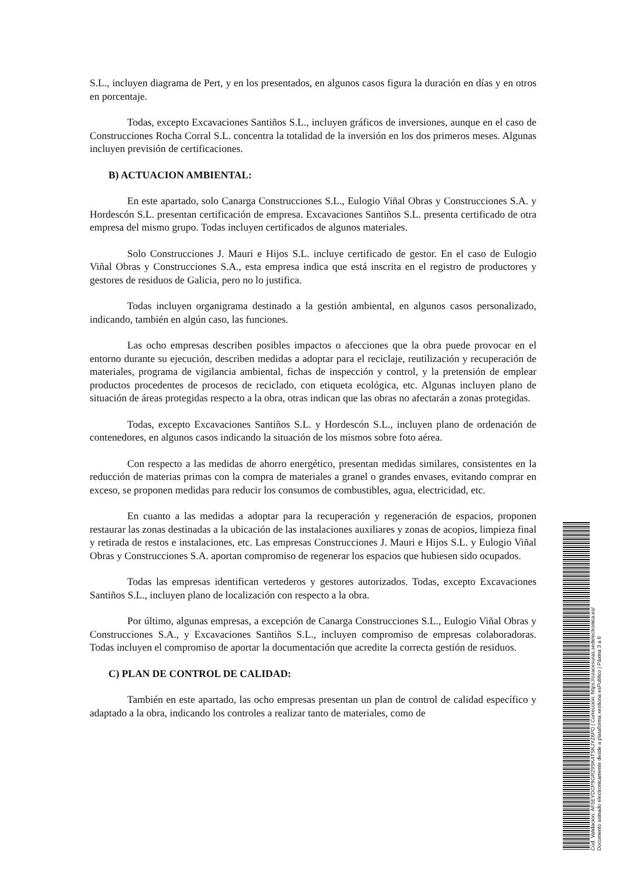S.L., incluyen diagrama de Pert, y en los presentados, en algunos casos figura la duración en días y en otros en porcentaje.
Todas, excepto Excavaciones Santiños S.L., incluyen gráficos de inversiones, aunque en el caso de Construcciones Rocha Corral S.L. concentra la totalidad de la inversión en los dos primeros meses. Algunas incluyen previsión de certificaciones.
B) ACTUACION AMBIENTAL:
En este apartado, solo Canarga Construcciones S.L., Eulogio Viñal Obras y Construcciones S.A. y Hordescón S.L. presentan certificación de empresa. Excavaciones Santiños S.L. presenta certificado de otra empresa del mismo grupo. Todas incluyen certificados de algunos materiales.
Solo Construcciones J. Mauri e Hijos S.L. incluye certificado de gestor. En el caso de Eulogio Viñal Obras y Construcciones S.A., esta empresa indica que está inscrita en el registro de productores y gestores de residuos de Galicia, pero no lo justifica.
Todas incluyen organigrama destinado a la gestión ambiental, en algunos casos personalizado, indicando, también en algún caso, las funciones.
Las ocho empresas describen posibles impactos o afecciones que la obra puede provocar en el entorno durante su ejecución, describen medidas a adoptar para el reciclaje, reutilización y recuperación de materiales, programa de vigilancia ambiental, fichas de inspección y control, y la pretensión de emplear productos procedentes de procesos de reciclado, con etiqueta ecológica, etc. Algunas incluyen plano de situación de áreas protegidas respecto a la obra, otras indican que las obras no afectarán a zonas protegidas.
Todas, excepto Excavaciones Santiños S.L. y Hordescón S.L., incluyen plano de ordenación de contenedores, en algunos casos indicando la situación de los mismos sobre foto aérea.
Con respecto a las medidas de ahorro energético, presentan medidas similares, consistentes en la reducción de materias primas con la compra de materiales a granel o grandes envases, evitando comprar en exceso, se proponen medidas para reducir los consumos de combustibles, agua, electricidad, etc.
En cuanto a las medidas a adoptar para la recuperación y regeneración de espacios, proponen restaurar las zonas destinadas a la ubicación de las instalaciones auxiliares y zonas de acopios, limpieza final y retirada de restos e instalaciones, etc. Las empresas Construcciones J. Mauri e Hijos S.L. y Eulogio Viñal Obras y Construcciones S.A. aportan compromiso de regenerar los espacios que hubiesen sido ocupados.
Todas las empresas identifican vertederos y gestores autorizados. Todas, excepto Excavaciones Santiños S.L., incluyen plano de localización con respecto a la obra.
Por último, algunas empresas, a excepción de Canarga Construcciones S.L., Eulogio Viñal Obras y Construcciones S.A., y Excavaciones Santiños S.L., incluyen compromiso de empresas colaboradoras. Todas incluyen el compromiso de aportar la documentación que acredite la correcta gestión de residuos.
C) PLAN DE CONTROL DE CALIDAD:
También en este apartado, las ocho empresas presentan un plan de control de calidad específico y adaptado a la obra, indicando los controles a realizar tanto de materiales, como de
Cod. Validación: AF5EYDCP9GR29SK4TSKJYZ6PD | Corrección: https://ozacesuras.sedelectronica.es/
Documento asinado electronicamente desde a plataforma xestiona esPublico | Páxina 3 a 6